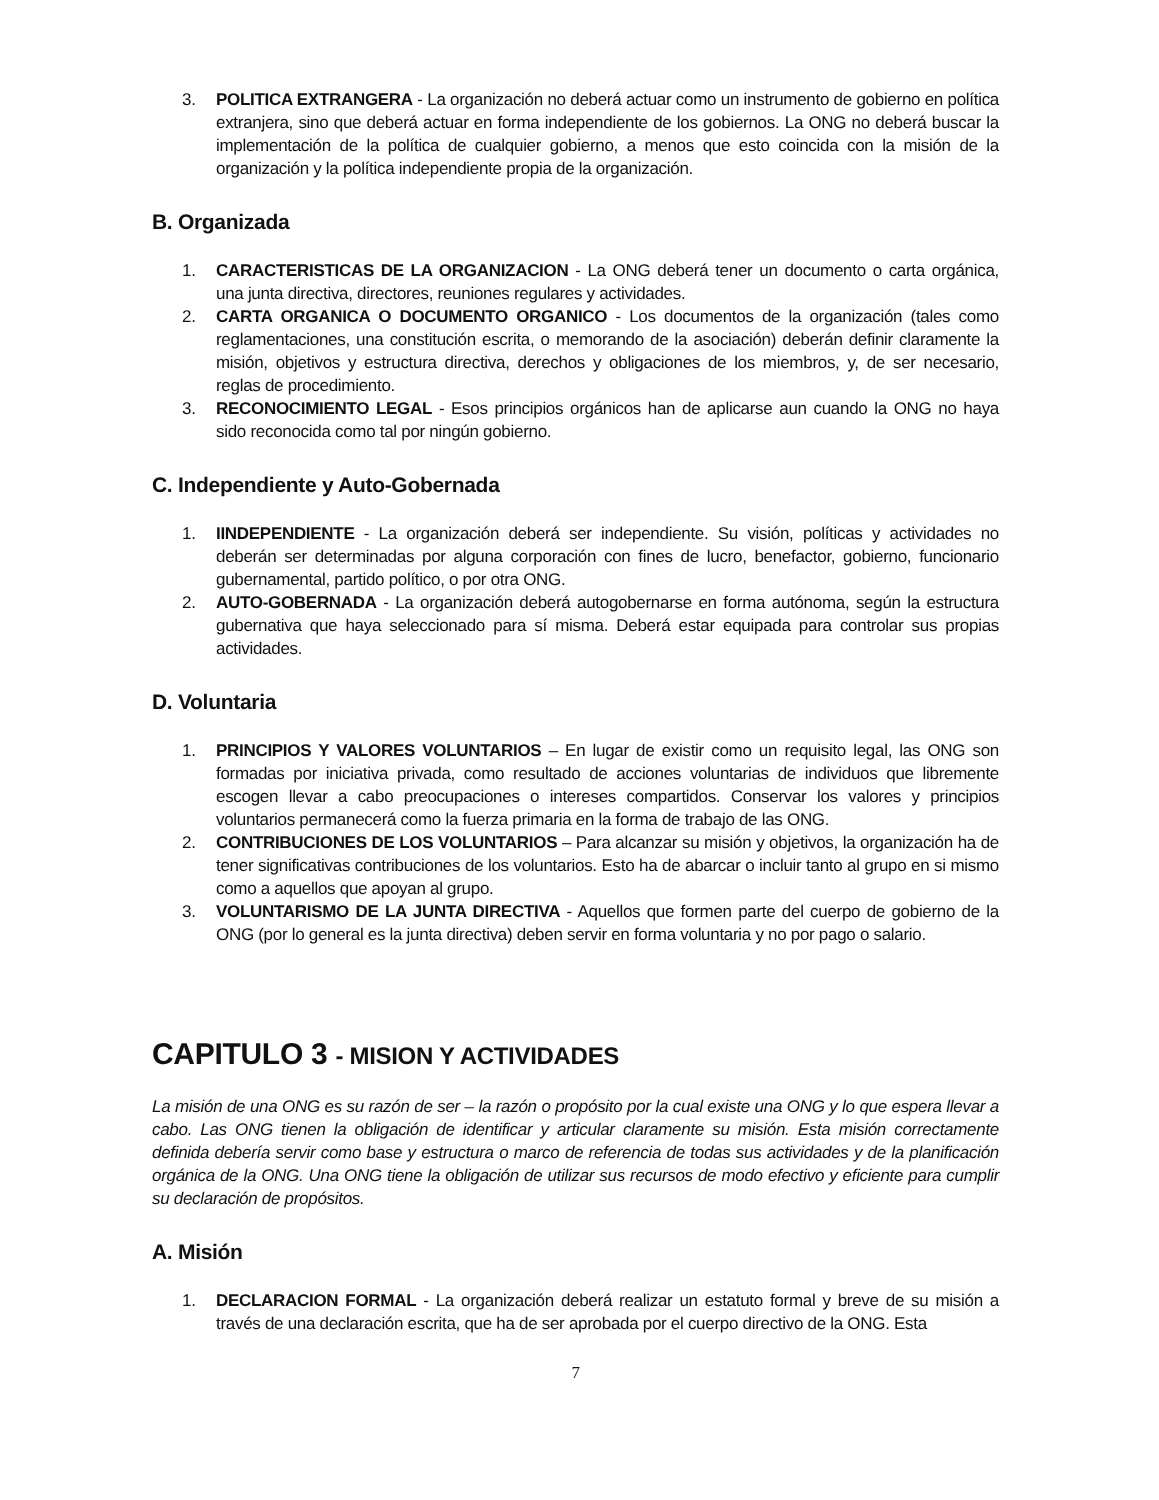3. POLITICA EXTRANGERA - La organización no deberá actuar como un instrumento de gobierno en política extranjera, sino que deberá actuar en forma independiente de los gobiernos. La ONG no deberá buscar la implementación de la política de cualquier gobierno, a menos que esto coincida con la misión de la organización y la política independiente propia de la organización.
B. Organizada
1. CARACTERISTICAS DE LA ORGANIZACION - La ONG deberá tener un documento o carta orgánica, una junta directiva, directores, reuniones regulares y actividades.
2. CARTA ORGANICA O DOCUMENTO ORGANICO - Los documentos de la organización (tales como reglamentaciones, una constitución escrita, o memorando de la asociación) deberán definir claramente la misión, objetivos y estructura directiva, derechos y obligaciones de los miembros, y, de ser necesario, reglas de procedimiento.
3. RECONOCIMIENTO LEGAL - Esos principios orgánicos han de aplicarse aun cuando la ONG no haya sido reconocida como tal por ningún gobierno.
C. Independiente y Auto-Gobernada
1. IINDEPENDIENTE - La organización deberá ser independiente. Su visión, políticas y actividades no deberán ser determinadas por alguna corporación con fines de lucro, benefactor, gobierno, funcionario gubernamental, partido político, o por otra ONG.
2. AUTO-GOBERNADA - La organización deberá autogobernarse en forma autónoma, según la estructura gubernativa que haya seleccionado para sí misma. Deberá estar equipada para controlar sus propias actividades.
D. Voluntaria
1. PRINCIPIOS Y VALORES VOLUNTARIOS – En lugar de existir como un requisito legal, las ONG son formadas por iniciativa privada, como resultado de acciones voluntarias de individuos que libremente escogen llevar a cabo preocupaciones o intereses compartidos. Conservar los valores y principios voluntarios permanecerá como la fuerza primaria en la forma de trabajo de las ONG.
2. CONTRIBUCIONES DE LOS VOLUNTARIOS – Para alcanzar su misión y objetivos, la organización ha de tener significativas contribuciones de los voluntarios. Esto ha de abarcar o incluir tanto al grupo en si mismo como a aquellos que apoyan al grupo.
3. VOLUNTARISMO DE LA JUNTA DIRECTIVA - Aquellos que formen parte del cuerpo de gobierno de la ONG (por lo general es la junta directiva) deben servir en forma voluntaria y no por pago o salario.
CAPITULO 3 - MISION Y ACTIVIDADES
La misión de una ONG es su razón de ser – la razón o propósito por la cual existe una ONG y lo que espera llevar a cabo. Las ONG tienen la obligación de identificar y articular claramente su misión. Esta misión correctamente definida debería servir como base y estructura o marco de referencia de todas sus actividades y de la planificación orgánica de la ONG. Una ONG tiene la obligación de utilizar sus recursos de modo efectivo y eficiente para cumplir su declaración de propósitos.
A. Misión
1. DECLARACION FORMAL - La organización deberá realizar un estatuto formal y breve de su misión a través de una declaración escrita, que ha de ser aprobada por el cuerpo directivo de la ONG. Esta
7